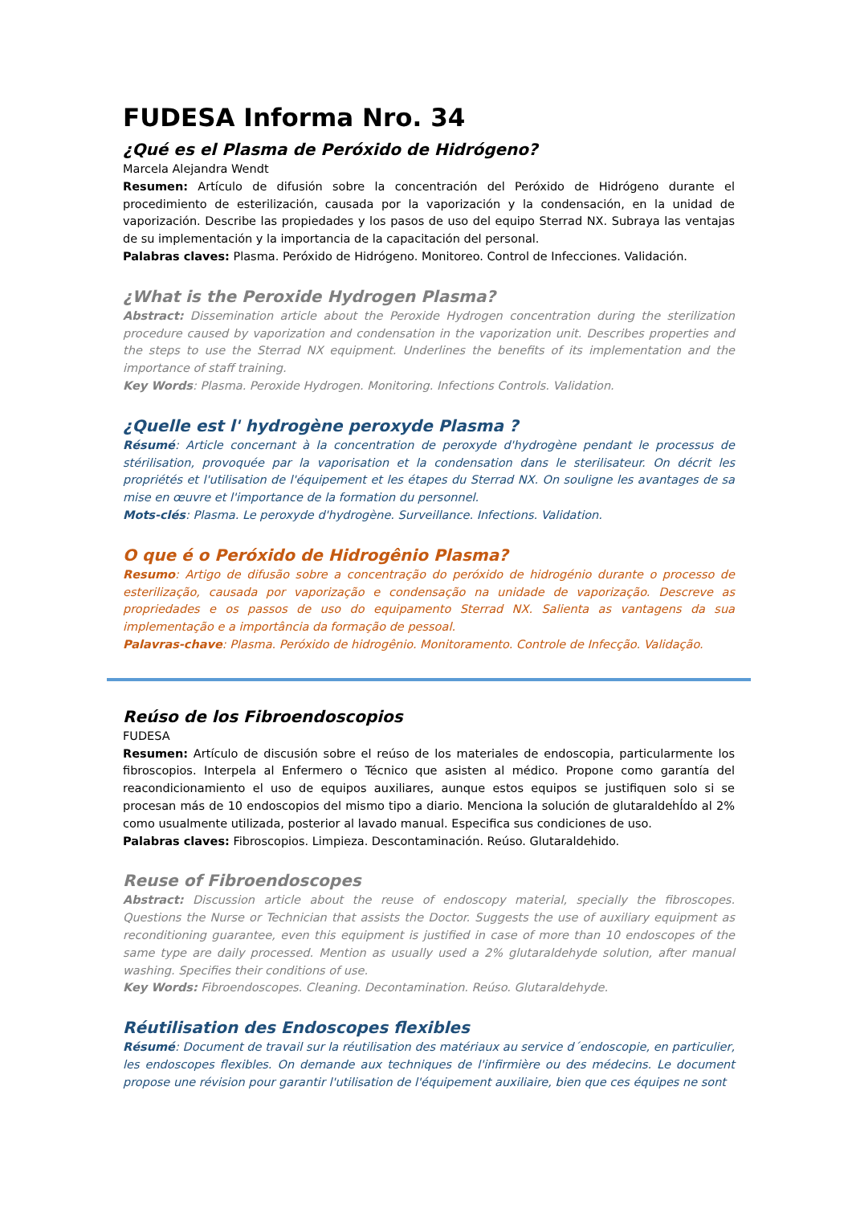FUDESA Informa Nro. 34
¿Qué es el Plasma de Peróxido de Hidrógeno?
Marcela Alejandra Wendt
Resumen: Artículo de difusión sobre la concentración del Peróxido de Hidrógeno durante el procedimiento de esterilización, causada por la vaporización y la condensación, en la unidad de vaporización. Describe las propiedades y los pasos de uso del equipo Sterrad NX. Subraya las ventajas de su implementación y la importancia de la capacitación del personal.
Palabras claves: Plasma. Peróxido de Hidrógeno. Monitoreo. Control de Infecciones. Validación.
¿What is the Peroxide Hydrogen Plasma?
Abstract: Dissemination article about the Peroxide Hydrogen concentration during the sterilization procedure caused by vaporization and condensation in the vaporization unit. Describes properties and the steps to use the Sterrad NX equipment. Underlines the benefits of its implementation and the importance of staff training.
Key Words: Plasma. Peroxide Hydrogen. Monitoring. Infections Controls. Validation.
¿Quelle est l' hydrogène peroxyde Plasma ?
Résumé: Article concernant à la concentration de peroxyde d'hydrogène pendant le processus de stérilisation, provoquée par la vaporisation et la condensation dans le sterilisateur. On décrit les propriétés et l'utilisation de l'équipement et les étapes du Sterrad NX. On souligne les avantages de sa mise en œuvre et l'importance de la formation du personnel.
Mots-clés: Plasma. Le peroxyde d'hydrogène. Surveillance. Infections. Validation.
O que é o Peróxido de Hidrogênio Plasma?
Resumo: Artigo de difusão sobre a concentração do peróxido de hidrogénio durante o processo de esterilização, causada por vaporização e condensação na unidade de vaporização. Descreve as propriedades e os passos de uso do equipamento Sterrad NX. Salienta as vantagens da sua implementação e a importância da formação de pessoal.
Palavras-chave: Plasma. Peróxido de hidrogênio. Monitoramento. Controle de Infecção. Validação.
Reúso de los Fibroendoscopios
FUDESA
Resumen: Artículo de discusión sobre el reúso de los materiales de endoscopia, particularmente los fibroscopios. Interpela al Enfermero o Técnico que asisten al médico. Propone como garantía del reacondicionamiento el uso de equipos auxiliares, aunque estos equipos se justifiquen solo si se procesan más de 10 endoscopios del mismo tipo a diario. Menciona la solución de glutaraldehÍdo al 2% como usualmente utilizada, posterior al lavado manual. Especifica sus condiciones de uso.
Palabras claves: Fibroscopios. Limpieza. Descontaminación. Reúso. Glutaraldehido.
Reuse of Fibroendoscopes
Abstract: Discussion article about the reuse of endoscopy material, specially the fibroscopes. Questions the Nurse or Technician that assists the Doctor. Suggests the use of auxiliary equipment as reconditioning guarantee, even this equipment is justified in case of more than 10 endoscopes of the same type are daily processed. Mention as usually used a 2% glutaraldehyde solution, after manual washing. Specifies their conditions of use.
Key Words: Fibroendoscopes. Cleaning. Decontamination. Reúso. Glutaraldehyde.
Réutilisation des Endoscopes flexibles
Résumé: Document de travail sur la réutilisation des matériaux au service d´endoscopie, en particulier, les endoscopes flexibles. On demande aux techniques de l'infirmière ou des médecins. Le document propose une révision pour garantir l'utilisation de l'équipement auxiliaire, bien que ces équipes ne sont